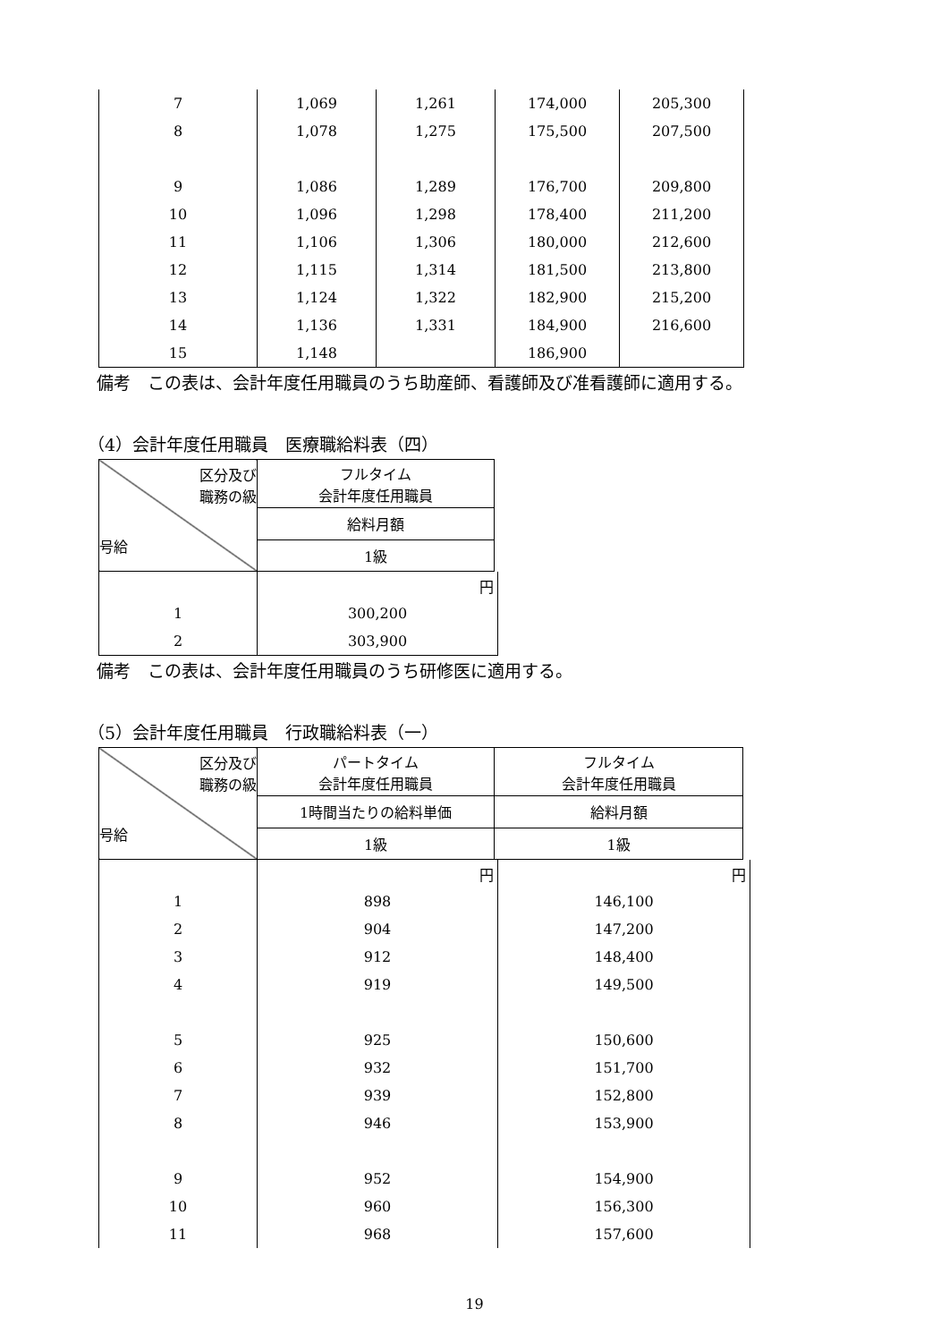| 7 | 1,069 | 1,261 | 174,000 | 205,300 |
| 8 | 1,078 | 1,275 | 175,500 | 207,500 |
| 9 | 1,086 | 1,289 | 176,700 | 209,800 |
| 10 | 1,096 | 1,298 | 178,400 | 211,200 |
| 11 | 1,106 | 1,306 | 180,000 | 212,600 |
| 12 | 1,115 | 1,314 | 181,500 | 213,800 |
| 13 | 1,124 | 1,322 | 182,900 | 215,200 |
| 14 | 1,136 | 1,331 | 184,900 | 216,600 |
| 15 | 1,148 | | 186,900 | |
備考　この表は、会計年度任用職員のうち助産師、看護師及び准看護師に適用する。
（4）会計年度任用職員　医療職給料表（四）
| 区分及び 職務の級 号給 | フルタイム 会計年度任用職員 |
| | 給料月額 |
| | 1級 |
| | 円 |
| 1 | 300,200 |
| 2 | 303,900 |
備考　この表は、会計年度任用職員のうち研修医に適用する。
（5）会計年度任用職員　行政職給料表（一）
| 区分及び 職務の級 号給 | パートタイム 会計年度任用職員 | フルタイム 会計年度任用職員 |
| | 1時間当たりの給料単価 | 給料月額 |
| | 1級 | 1級 |
| | 円 | 円 |
| 1 | 898 | 146,100 |
| 2 | 904 | 147,200 |
| 3 | 912 | 148,400 |
| 4 | 919 | 149,500 |
| 5 | 925 | 150,600 |
| 6 | 932 | 151,700 |
| 7 | 939 | 152,800 |
| 8 | 946 | 153,900 |
| 9 | 952 | 154,900 |
| 10 | 960 | 156,300 |
| 11 | 968 | 157,600 |
19